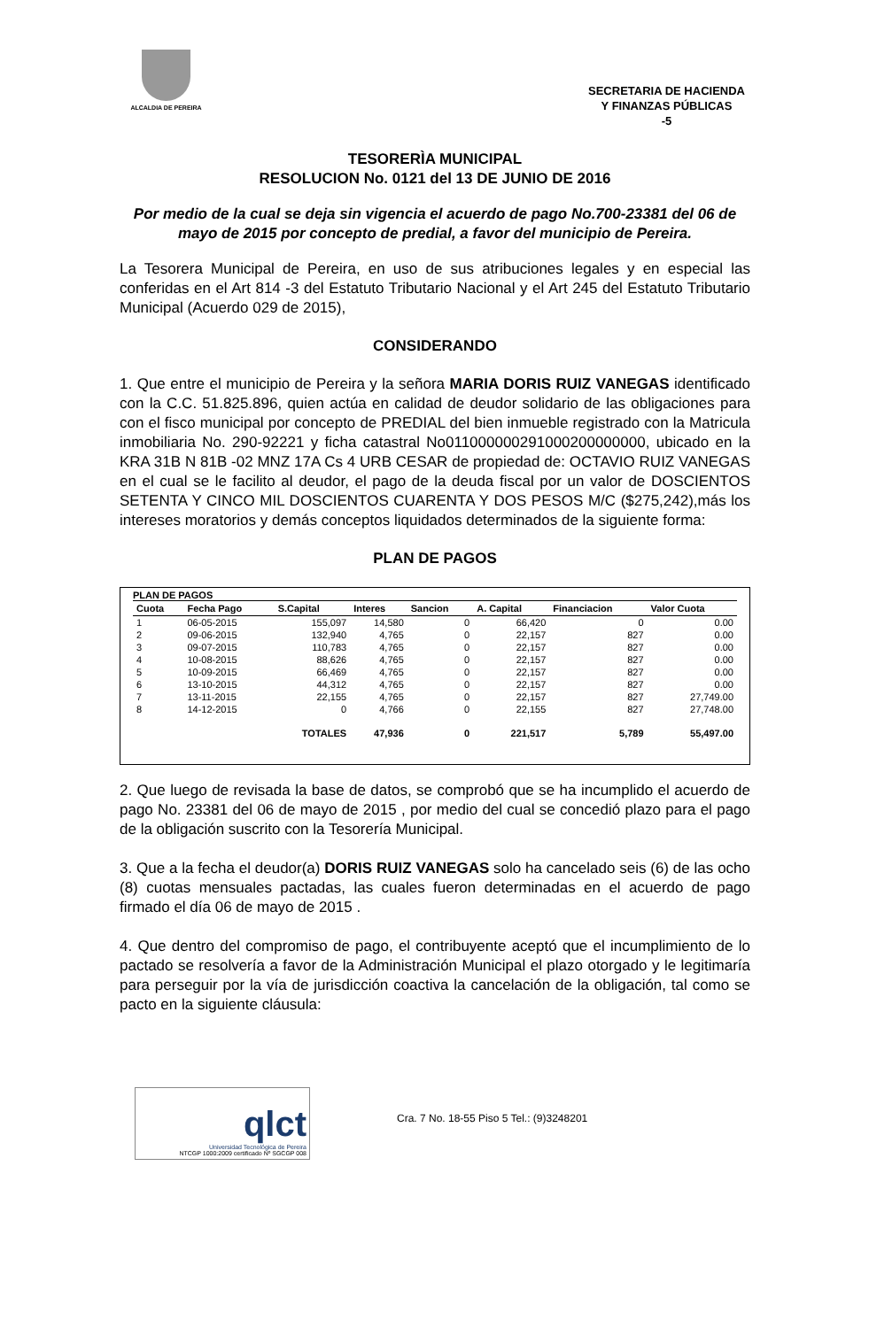ALCALDIA DE PEREIRA
SECRETARIA DE HACIENDA
Y FINANZAS PÚBLICAS
-5
TESORERÌA MUNICIPAL
RESOLUCION No. 0121 del 13 DE JUNIO DE 2016
Por medio de la cual se deja sin vigencia el acuerdo de pago No.700-23381 del 06 de mayo de 2015 por concepto de predial, a favor del municipio de Pereira.
La Tesorera Municipal de Pereira, en uso de sus atribuciones legales y en especial las conferidas en el Art 814 -3 del Estatuto Tributario Nacional y el Art 245 del Estatuto Tributario Municipal (Acuerdo 029 de 2015),
CONSIDERANDO
1. Que entre el municipio de Pereira y la señora MARIA DORIS RUIZ VANEGAS identificado con la C.C. 51.825.896, quien actúa en calidad de deudor solidario de las obligaciones para con el fisco municipal por concepto de PREDIAL del bien inmueble registrado con la Matricula inmobiliaria No. 290-92221 y ficha catastral No011000000291000200000000, ubicado en la KRA 31B N 81B -02 MNZ 17A Cs 4 URB CESAR de propiedad de: OCTAVIO RUIZ VANEGAS en el cual se le facilito al deudor, el pago de la deuda fiscal por un valor de DOSCIENTOS SETENTA Y CINCO MIL DOSCIENTOS CUARENTA Y DOS PESOS M/C ($275,242),más los intereses moratorios y demás conceptos liquidados determinados de la siguiente forma:
PLAN DE PAGOS
PLAN DE PAGOS
| Cuota | Fecha Pago | S.Capital | Interes | Sancion | A. Capital | Financiacion | Valor Cuota |
| --- | --- | --- | --- | --- | --- | --- | --- |
| 1 | 06-05-2015 | 155,097 | 14,580 | 0 | 66,420 | 0 | 0.00 |
| 2 | 09-06-2015 | 132,940 | 4,765 | 0 | 22,157 | 827 | 0.00 |
| 3 | 09-07-2015 | 110,783 | 4,765 | 0 | 22,157 | 827 | 0.00 |
| 4 | 10-08-2015 | 88,626 | 4,765 | 0 | 22,157 | 827 | 0.00 |
| 5 | 10-09-2015 | 66,469 | 4,765 | 0 | 22,157 | 827 | 0.00 |
| 6 | 13-10-2015 | 44,312 | 4,765 | 0 | 22,157 | 827 | 0.00 |
| 7 | 13-11-2015 | 22,155 | 4,765 | 0 | 22,157 | 827 | 27,749.00 |
| 8 | 14-12-2015 | 0 | 4,766 | 0 | 22,155 | 827 | 27,748.00 |
| | | TOTALES | 47,936 | 0 | 221,517 | 5,789 | 55,497.00 |
2. Que luego de revisada la base de datos, se comprobó que se ha incumplido el acuerdo de pago No. 23381 del 06 de mayo de 2015 , por medio del cual se concedió plazo para el pago de la obligación suscrito con la Tesorería Municipal.
3. Que a la fecha el deudor(a) DORIS RUIZ VANEGAS solo ha cancelado seis (6) de las ocho (8) cuotas mensuales pactadas, las cuales fueron determinadas en el acuerdo de pago firmado el día 06 de mayo de 2015 .
4. Que dentro del compromiso de pago, el contribuyente aceptó que el incumplimiento de lo pactado se resolvería a favor de la Administración Municipal el plazo otorgado y le legitimaría para perseguir por la vía de jurisdicción coactiva la cancelación de la obligación, tal como se pacto en la siguiente cláusula:
qlct
Universidad Tecnológica de Pereira
NTCGP 1000:2009 certificado Nº SGCGP 008
Cra. 7 No. 18-55 Piso 5 Tel.: (9)3248201